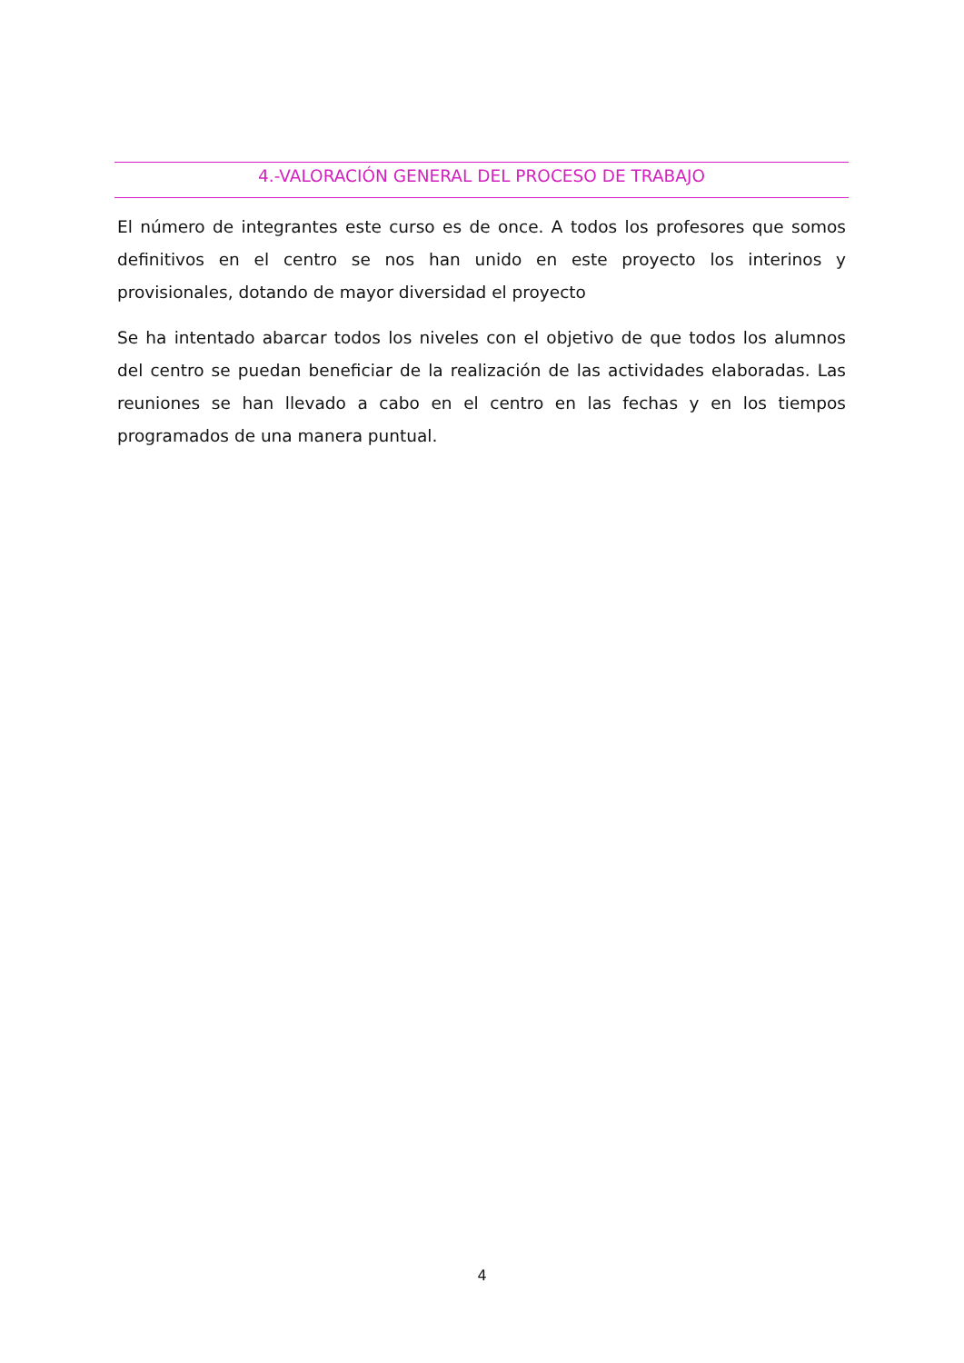4.-VALORACIÓN GENERAL DEL PROCESO DE TRABAJO
El número de integrantes este curso es de once. A todos los profesores que somos definitivos en el centro se nos han unido en este proyecto los interinos y provisionales, dotando de mayor diversidad el proyecto
Se ha intentado abarcar todos los niveles con el objetivo de que todos los alumnos del centro se puedan beneficiar de la realización de las actividades elaboradas. Las reuniones se han llevado a cabo en el centro en las fechas y en los tiempos programados de una manera puntual.
4